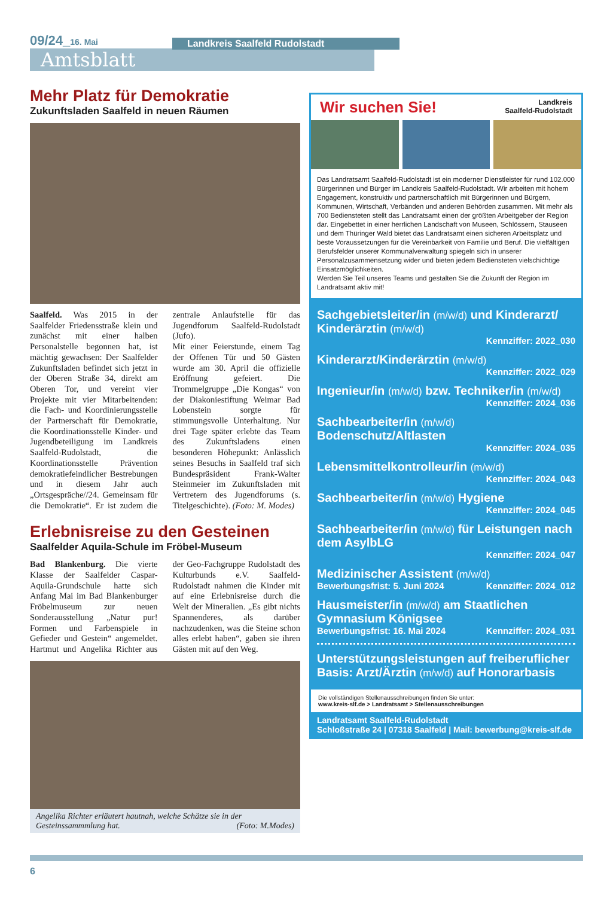09/24_16. Mai
Amtsblatt
Landkreis Saalfeld Rudolstadt
Mehr Platz für Demokratie
Zukunftsladen Saalfeld in neuen Räumen
Saalfeld. Was 2015 in der Saalfelder Friedensstraße klein und zunächst mit einer halben Personalstelle begonnen hat, ist mächtig gewachsen: Der Saalfelder Zukunftsladen befindet sich jetzt in der Oberen Straße 34, direkt am Oberen Tor, und vereint vier Projekte mit vier Mitarbeitenden: die Fach- und Koordinierungsstelle der Partnerschaft für Demokratie, die Koordinationsstelle Kinder- und Jugendbeteiligung im Landkreis Saalfeld-Rudolstadt, die Koordinationsstelle Prävention demokratiefeindlicher Bestrebungen und in diesem Jahr auch „Ortsgespräche//24. Gemeinsam für die Demokratie“. Er ist zudem die zentrale Anlaufstelle für das Jugendforum Saalfeld-Rudolstadt (Jufo).
Mit einer Feierstunde, einem Tag der Offenen Tür und 50 Gästen wurde am 30. April die offizielle Eröffnung gefeiert. Die Trommelgruppe „Die Kongas“ von der Diakoniestiftung Weimar Bad Lobenstein sorgte für stimmungsvolle Unterhaltung. Nur drei Tage später erlebte das Team des Zukunftsladens einen besonderen Höhepunkt: Anlässlich seines Besuchs in Saalfeld traf sich Bundespräsident Frank-Walter Steinmeier im Zukunftsladen mit Vertretern des Jugendforums (s. Titelgeschichte). (Foto: M. Modes)
Erlebnisreise zu den Gesteinen
Saalfelder Aquila-Schule im Fröbel-Museum
Bad Blankenburg. Die vierte Klasse der Saalfelder Caspar-Aquila-Grundschule hatte sich Anfang Mai im Bad Blankenburger Fröbelmuseum zur neuen Sonderausstellung „Natur pur! Formen und Farbenspiele in Gefieder und Gestein“ angemeldet. Hartmut und Angelika Richter aus der Geo-Fachgruppe Rudolstadt des Kulturbunds e.V. Saalfeld-Rudolstadt nahmen die Kinder mit auf eine Erlebnisreise durch die Welt der Mineralien. „Es gibt nichts Spannenderes, als darüber nachzudenken, was die Steine schon alles erlebt haben“, gaben sie ihren Gästen mit auf den Weg.
Angelika Richter erläutert hautnah, welche Schätze sie in der Gesteinssammmlung hat. (Foto: M.Modes)
Wir suchen Sie! Landkreis
Saalfeld-Rudolstadt
Das Landratsamt Saalfeld-Rudolstadt ist ein moderner Dienstleister für rund 102.000 Bürgerinnen und Bürger im Landkreis Saalfeld-Rudolstadt. Wir arbeiten mit hohem Engagement, konstruktiv und partnerschaftlich mit Bürgerinnen und Bürgern, Kommunen, Wirtschaft, Verbänden und anderen Behörden zusammen. Mit mehr als 700 Bediensteten stellt das Landratsamt einen der größten Arbeitgeber der Region dar. Eingebettet in einer herrlichen Landschaft von Museen, Schlössern, Stauseen und dem Thüringer Wald bietet das Landratsamt einen sicheren Arbeitsplatz und beste Voraussetzungen für die Vereinbarkeit von Familie und Beruf. Die vielfältigen Berufsfelder unserer Kommunalverwaltung spiegeln sich in unserer Personalzusammensetzung wider und bieten jedem Bediensteten vielschichtige Einsatzmöglichkeiten.
Werden Sie Teil unseres Teams und gestalten Sie die Zukunft der Region im Landratsamt aktiv mit!
Sachgebietsleiter/in (m/w/d) und Kinderarzt/ Kinderärztin (m/w/d)
Kennziffer: 2022_030
Kinderarzt/Kinderärztin (m/w/d)
Kennziffer: 2022_029
Ingenieur/in (m/w/d) bzw. Techniker/in (m/w/d)
Kennziffer: 2024_036
Sachbearbeiter/in (m/w/d) Bodenschutz/Altlasten
Kennziffer: 2024_035
Lebensmittelkontrolleur/in (m/w/d)
Kennziffer: 2024_043
Sachbearbeiter/in (m/w/d) Hygiene
Kennziffer: 2024_045
Sachbearbeiter/in (m/w/d) für Leistungen nach dem AsylbLG
Kennziffer: 2024_047
Medizinischer Assistent (m/w/d)
Bewerbungsfrist: 5. Juni 2024 Kennziffer: 2024_012
Hausmeister/in (m/w/d) am Staatlichen Gymnasium Königsee
Bewerbungsfrist: 16. Mai 2024 Kennziffer: 2024_031
Unterstützungsleistungen auf freiberuflicher Basis: Arzt/Ärztin (m/w/d) auf Honorarbasis
Die vollständigen Stellenausschreibungen finden Sie unter:
www.kreis-slf.de > Landratsamt > Stellenausschreibungen
Landratsamt Saalfeld-Rudolstadt
Schloßstraße 24 | 07318 Saalfeld | Mail: bewerbung@kreis-slf.de
6